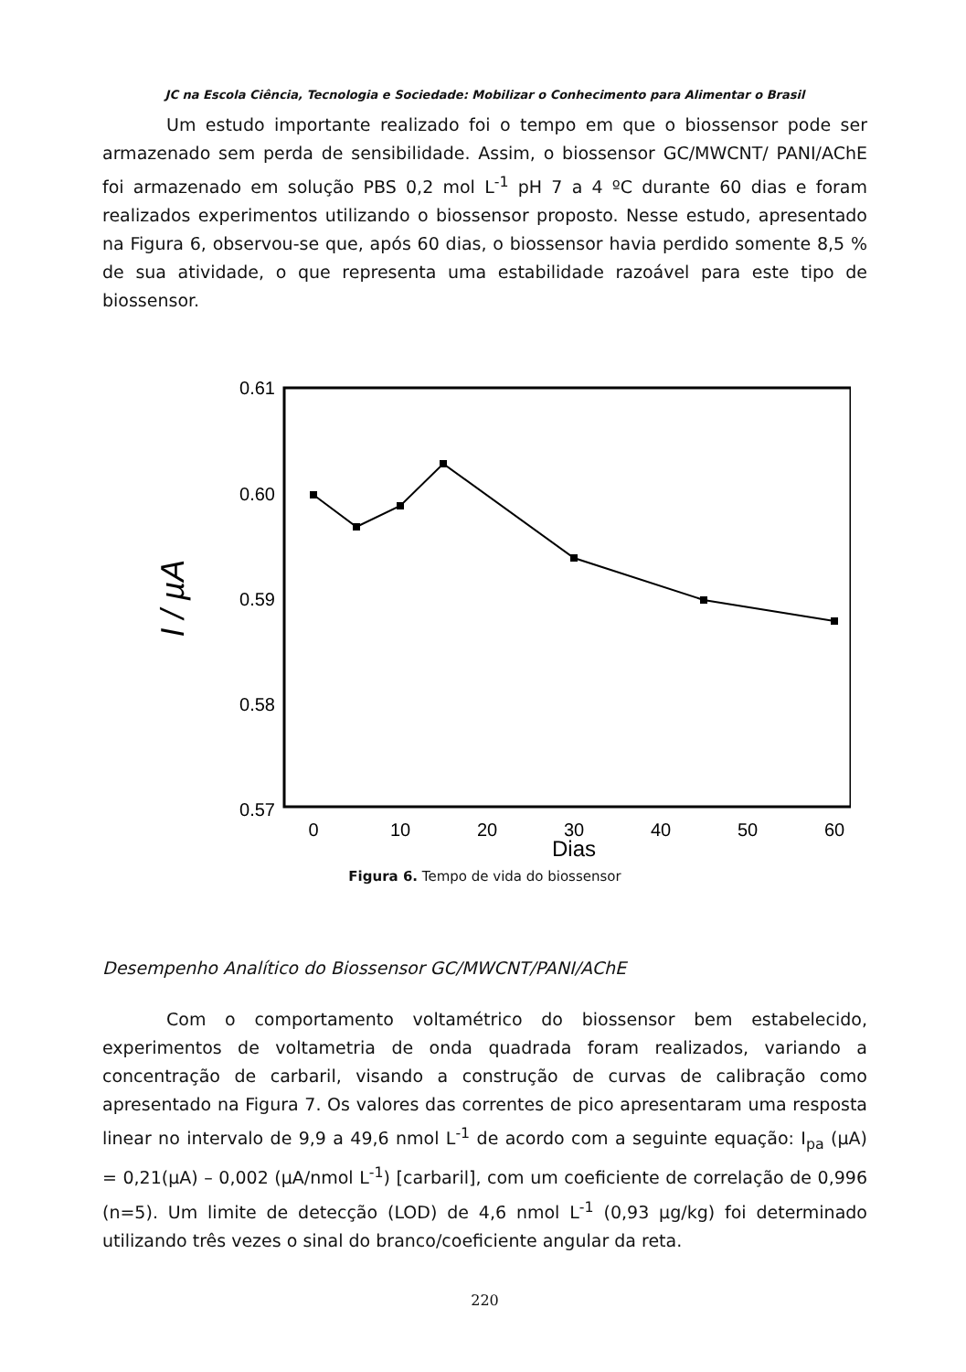JC na Escola Ciência, Tecnologia e Sociedade: Mobilizar o Conhecimento para Alimentar o Brasil
Um estudo importante realizado foi o tempo em que o biossensor pode ser armazenado sem perda de sensibilidade. Assim, o biossensor GC/MWCNT/ PANI/AChE foi armazenado em solução PBS 0,2 mol L<sup>-1</sup> pH 7 a 4 ºC durante 60 dias e foram realizados experimentos utilizando o biossensor proposto. Nesse estudo, apresentado na Figura 6, observou-se que, após 60 dias, o biossensor havia perdido somente 8,5 % de sua atividade, o que representa uma estabilidade razoável para este tipo de biossensor.
0.61
0.60
0.59
0.58
0.57
0
10
20
30
40
50
60
Dias
I / µA
Figura 6. Tempo de vida do biossensor
Desempenho Analítico do Biossensor GC/MWCNT/PANI/AChE
Com o comportamento voltamétrico do biossensor bem estabelecido, experimentos de voltametria de onda quadrada foram realizados, variando a concentração de carbaril, visando a construção de curvas de calibração como apresentado na Figura 7. Os valores das correntes de pico apresentaram uma resposta linear no intervalo de 9,9 a 49,6 nmol L<sup>-1</sup> de acordo com a seguinte equação: I<sub>pa</sub> (µA) = 0,21(µA) – 0,002 (µA/nmol L<sup>-1</sup>) [carbaril], com um coeficiente de correlação de 0,996 (n=5). Um limite de detecção (LOD) de 4,6 nmol L<sup>-1</sup> (0,93 µg/kg) foi determinado utilizando três vezes o sinal do branco/coeficiente angular da reta.
220